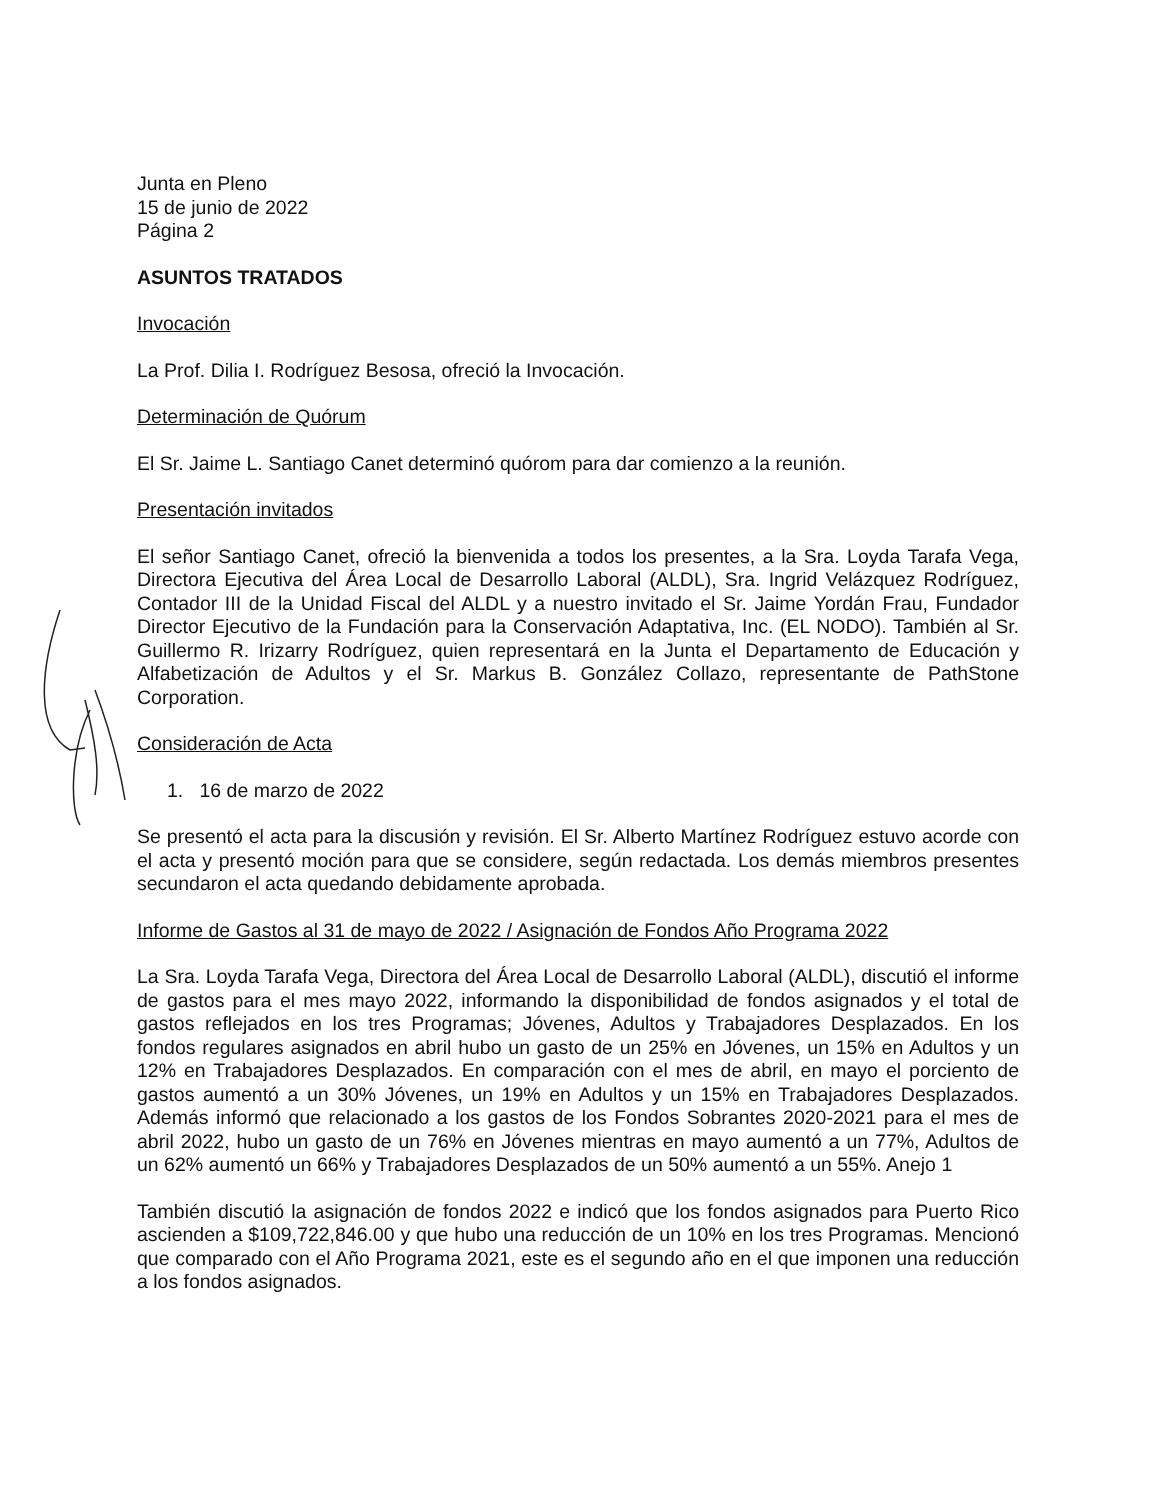Junta en Pleno
15 de junio de 2022
Página 2
ASUNTOS TRATADOS
Invocación
La Prof. Dilia I. Rodríguez Besosa, ofreció la Invocación.
Determinación de Quórum
El Sr. Jaime L. Santiago Canet determinó quórom para dar comienzo a la reunión.
Presentación invitados
El señor Santiago Canet, ofreció la bienvenida a todos los presentes, a la Sra. Loyda Tarafa Vega, Directora Ejecutiva del Área Local de Desarrollo Laboral (ALDL), Sra. Ingrid Velázquez Rodríguez, Contador III de la Unidad Fiscal del ALDL y a nuestro invitado el Sr. Jaime Yordán Frau, Fundador Director Ejecutivo de la Fundación para la Conservación Adaptativa, Inc. (EL NODO). También al Sr. Guillermo R. Irizarry Rodríguez, quien representará en la Junta el Departamento de Educación y Alfabetización de Adultos y el Sr. Markus B. González Collazo, representante de PathStone Corporation.
Consideración de Acta
1. 16 de marzo de 2022
Se presentó el acta para la discusión y revisión. El Sr. Alberto Martínez Rodríguez estuvo acorde con el acta y presentó moción para que se considere, según redactada. Los demás miembros presentes secundaron el acta quedando debidamente aprobada.
Informe de Gastos al 31 de mayo de 2022 / Asignación de Fondos Año Programa 2022
La Sra. Loyda Tarafa Vega, Directora del Área Local de Desarrollo Laboral (ALDL), discutió el informe de gastos para el mes mayo 2022, informando la disponibilidad de fondos asignados y el total de gastos reflejados en los tres Programas; Jóvenes, Adultos y Trabajadores Desplazados. En los fondos regulares asignados en abril hubo un gasto de un 25% en Jóvenes, un 15% en Adultos y un 12% en Trabajadores Desplazados. En comparación con el mes de abril, en mayo el porciento de gastos aumentó a un 30% Jóvenes, un 19% en Adultos y un 15% en Trabajadores Desplazados. Además informó que relacionado a los gastos de los Fondos Sobrantes 2020-2021 para el mes de abril 2022, hubo un gasto de un 76% en Jóvenes mientras en mayo aumentó a un 77%, Adultos de un 62% aumentó un 66% y Trabajadores Desplazados de un 50% aumentó a un 55%. Anejo 1
También discutió la asignación de fondos 2022 e indicó que los fondos asignados para Puerto Rico ascienden a $109,722,846.00 y que hubo una reducción de un 10% en los tres Programas. Mencionó que comparado con el Año Programa 2021, este es el segundo año en el que imponen una reducción a los fondos asignados.